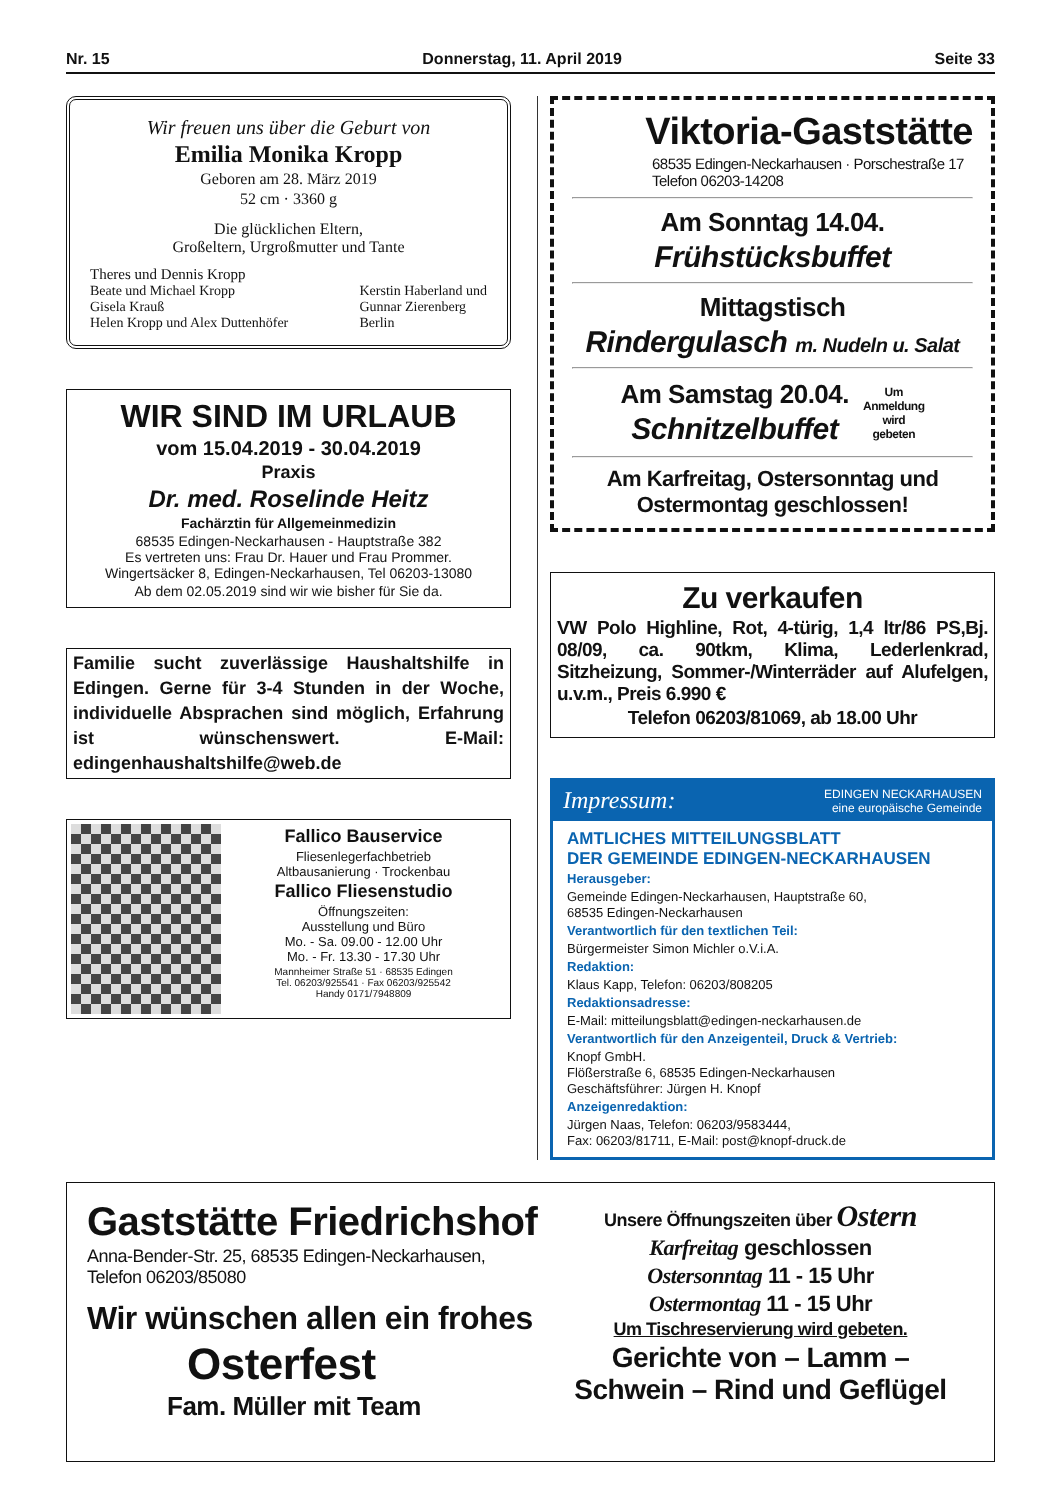Nr. 15 Donnerstag, 11. April 2019 Seite 33
Wir freuen uns über die Geburt von
Emilia Monika Kropp
Geboren am 28. März 2019
52 cm · 3360 g
Die glücklichen Eltern,
Großeltern, Urgroßmutter und Tante
Theres und Dennis Kropp
Beate und Michael Kropp
Gisela Krauß
Helen Kropp und Alex Duttenhöfer
Kerstin Haberland und
Gunnar Zierenberg
Berlin
WIR SIND IM URLAUB
vom 15.04.2019 - 30.04.2019
Praxis
Dr. med. Roselinde Heitz
Fachärztin für Allgemeinmedizin
68535 Edingen-Neckarhausen - Hauptstraße 382
Es vertreten uns: Frau Dr. Hauer und Frau Prommer.
Wingertsäcker 8, Edingen-Neckarhausen, Tel 06203-13080
Ab dem 02.05.2019 sind wir wie bisher für Sie da.
Familie sucht zuverlässige Haushaltshilfe in Edingen. Gerne für 3-4 Stunden in der Woche, individuelle Absprachen sind möglich, Erfahrung ist wünschenswert. E-Mail: edingenhaushaltshilfe@web.de
Fallico Bauservice
Fliesenlegerfachbetrieb
Altbausanierung · Trockenbau
Fallico Fliesenstudio
Öffnungszeiten:
Ausstellung und Büro
Mo. - Sa. 09.00 - 12.00 Uhr
Mo. - Fr. 13.30 - 17.30 Uhr
Mannheimer Straße 51 · 68535 Edingen
Tel. 06203/925541 · Fax 06203/925542
Handy 0171/7948809
Viktoria-Gaststätte
68535 Edingen-Neckarhausen · Porschestraße 17
Telefon 06203-14208
Am Sonntag 14.04.
Frühstücksbuffet
Mittagstisch
Rindergulasch m. Nudeln u. Salat
Am Samstag 20.04.
Schnitzelbuffet
Um
Anmeldung
wird
gebeten
Am Karfreitag, Ostersonntag und
Ostermontag geschlossen!
Zu verkaufen
VW Polo Highline, Rot, 4-türig, 1,4 ltr/86 PS,Bj. 08/09, ca. 90tkm, Klima, Lederlenkrad, Sitzheizung, Sommer-/Winterräder auf Alufelgen, u.v.m., Preis 6.990 €
Telefon 06203/81069, ab 18.00 Uhr
Impressum: EDINGEN NECKARHAUSEN
eine europäische Gemeinde
AMTLICHES MITTEILUNGSBLATT
DER GEMEINDE EDINGEN-NECKARHAUSEN
Herausgeber:
Gemeinde Edingen-Neckarhausen, Hauptstraße 60,
68535 Edingen-Neckarhausen
Verantwortlich für den textlichen Teil:
Bürgermeister Simon Michler o.V.i.A.
Redaktion:
Klaus Kapp, Telefon: 06203/808205
Redaktionsadresse:
E-Mail: mitteilungsblatt@edingen-neckarhausen.de
Verantwortlich für den Anzeigenteil, Druck & Vertrieb:
Knopf GmbH.
Flößerstraße 6, 68535 Edingen-Neckarhausen
Geschäftsführer: Jürgen H. Knopf
Anzeigenredaktion:
Jürgen Naas, Telefon: 06203/9583444,
Fax: 06203/81711, E-Mail: post@knopf-druck.de
Gaststätte Friedrichshof
Anna-Bender-Str. 25, 68535 Edingen-Neckarhausen,
Telefon 06203/85080
Wir wünschen allen ein frohes
Osterfest
Fam. Müller mit Team
Unsere Öffnungszeiten über Ostern
Karfreitag geschlossen
Ostersonntag 11 - 15 Uhr
Ostermontag 11 - 15 Uhr
Um Tischreservierung wird gebeten.
Gerichte von – Lamm –
Schwein – Rind und Geflügel